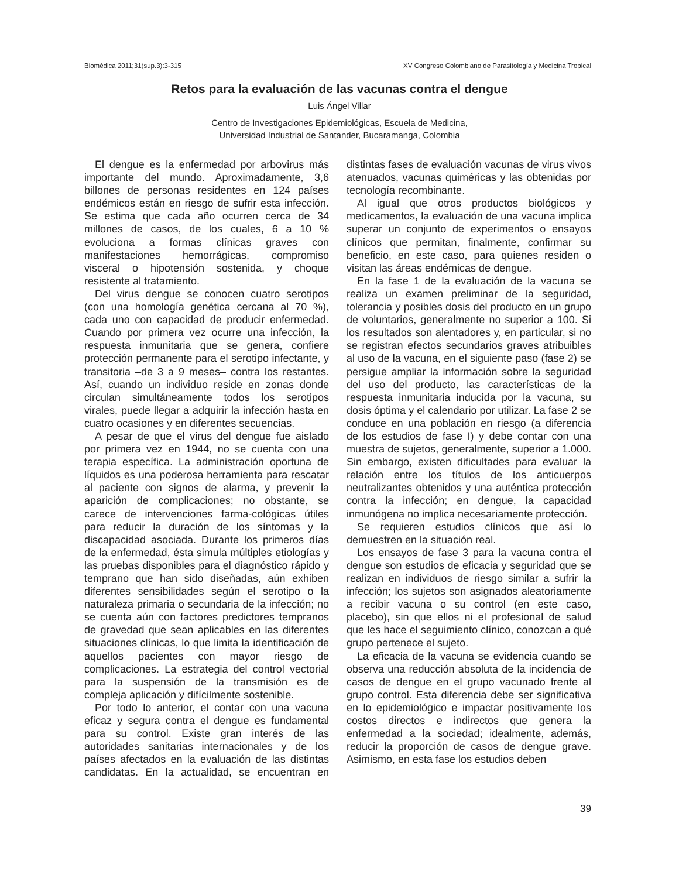Biomédica 2011;31(sup.3):3-315 XV Congreso Colombiano de Parasitología y Medicina Tropical
Retos para la evaluación de las vacunas contra el dengue
Luis Ángel Villar
Centro de Investigaciones Epidemiológicas, Escuela de Medicina,
Universidad Industrial de Santander, Bucaramanga, Colombia
El dengue es la enfermedad por arbovirus más importante del mundo. Aproximadamente, 3,6 billones de personas residentes en 124 países endémicos están en riesgo de sufrir esta infección. Se estima que cada año ocurren cerca de 34 millones de casos, de los cuales, 6 a 10 % evoluciona a formas clínicas graves con manifestaciones hemorrágicas, compromiso visceral o hipotensión sostenida, y choque resistente al tratamiento.
Del virus dengue se conocen cuatro serotipos (con una homología genética cercana al 70 %), cada uno con capacidad de producir enfermedad. Cuando por primera vez ocurre una infección, la respuesta inmunitaria que se genera, confiere protección permanente para el serotipo infectante, y transitoria –de 3 a 9 meses– contra los restantes. Así, cuando un individuo reside en zonas donde circulan simultáneamente todos los serotipos virales, puede llegar a adquirir la infección hasta en cuatro ocasiones y en diferentes secuencias.
A pesar de que el virus del dengue fue aislado por primera vez en 1944, no se cuenta con una terapia específica. La administración oportuna de líquidos es una poderosa herramienta para rescatar al paciente con signos de alarma, y prevenir la aparición de complicaciones; no obstante, se carece de intervenciones farma-cológicas útiles para reducir la duración de los síntomas y la discapacidad asociada. Durante los primeros días de la enfermedad, ésta simula múltiples etiologías y las pruebas disponibles para el diagnóstico rápido y temprano que han sido diseñadas, aún exhiben diferentes sensibilidades según el serotipo o la naturaleza primaria o secundaria de la infección; no se cuenta aún con factores predictores tempranos de gravedad que sean aplicables en las diferentes situaciones clínicas, lo que limita la identificación de aquellos pacientes con mayor riesgo de complicaciones. La estrategia del control vectorial para la suspensión de la transmisión es de compleja aplicación y difícilmente sostenible.
Por todo lo anterior, el contar con una vacuna eficaz y segura contra el dengue es fundamental para su control. Existe gran interés de las autoridades sanitarias internacionales y de los países afectados en la evaluación de las distintas candidatas. En la actualidad, se encuentran en distintas fases de evaluación vacunas de virus vivos atenuados, vacunas quiméricas y las obtenidas por tecnología recombinante.
Al igual que otros productos biológicos y medicamentos, la evaluación de una vacuna implica superar un conjunto de experimentos o ensayos clínicos que permitan, finalmente, confirmar su beneficio, en este caso, para quienes residen o visitan las áreas endémicas de dengue.
En la fase 1 de la evaluación de la vacuna se realiza un examen preliminar de la seguridad, tolerancia y posibles dosis del producto en un grupo de voluntarios, generalmente no superior a 100. Si los resultados son alentadores y, en particular, si no se registran efectos secundarios graves atribuibles al uso de la vacuna, en el siguiente paso (fase 2) se persigue ampliar la información sobre la seguridad del uso del producto, las características de la respuesta inmunitaria inducida por la vacuna, su dosis óptima y el calendario por utilizar. La fase 2 se conduce en una población en riesgo (a diferencia de los estudios de fase I) y debe contar con una muestra de sujetos, generalmente, superior a 1.000. Sin embargo, existen dificultades para evaluar la relación entre los títulos de los anticuerpos neutralizantes obtenidos y una auténtica protección contra la infección; en dengue, la capacidad inmunógena no implica necesariamente protección.
Se requieren estudios clínicos que así lo demuestren en la situación real.
Los ensayos de fase 3 para la vacuna contra el dengue son estudios de eficacia y seguridad que se realizan en individuos de riesgo similar a sufrir la infección; los sujetos son asignados aleatoriamente a recibir vacuna o su control (en este caso, placebo), sin que ellos ni el profesional de salud que les hace el seguimiento clínico, conozcan a qué grupo pertenece el sujeto.
La eficacia de la vacuna se evidencia cuando se observa una reducción absoluta de la incidencia de casos de dengue en el grupo vacunado frente al grupo control. Esta diferencia debe ser significativa en lo epidemiológico e impactar positivamente los costos directos e indirectos que genera la enfermedad a la sociedad; idealmente, además, reducir la proporción de casos de dengue grave. Asimismo, en esta fase los estudios deben
39